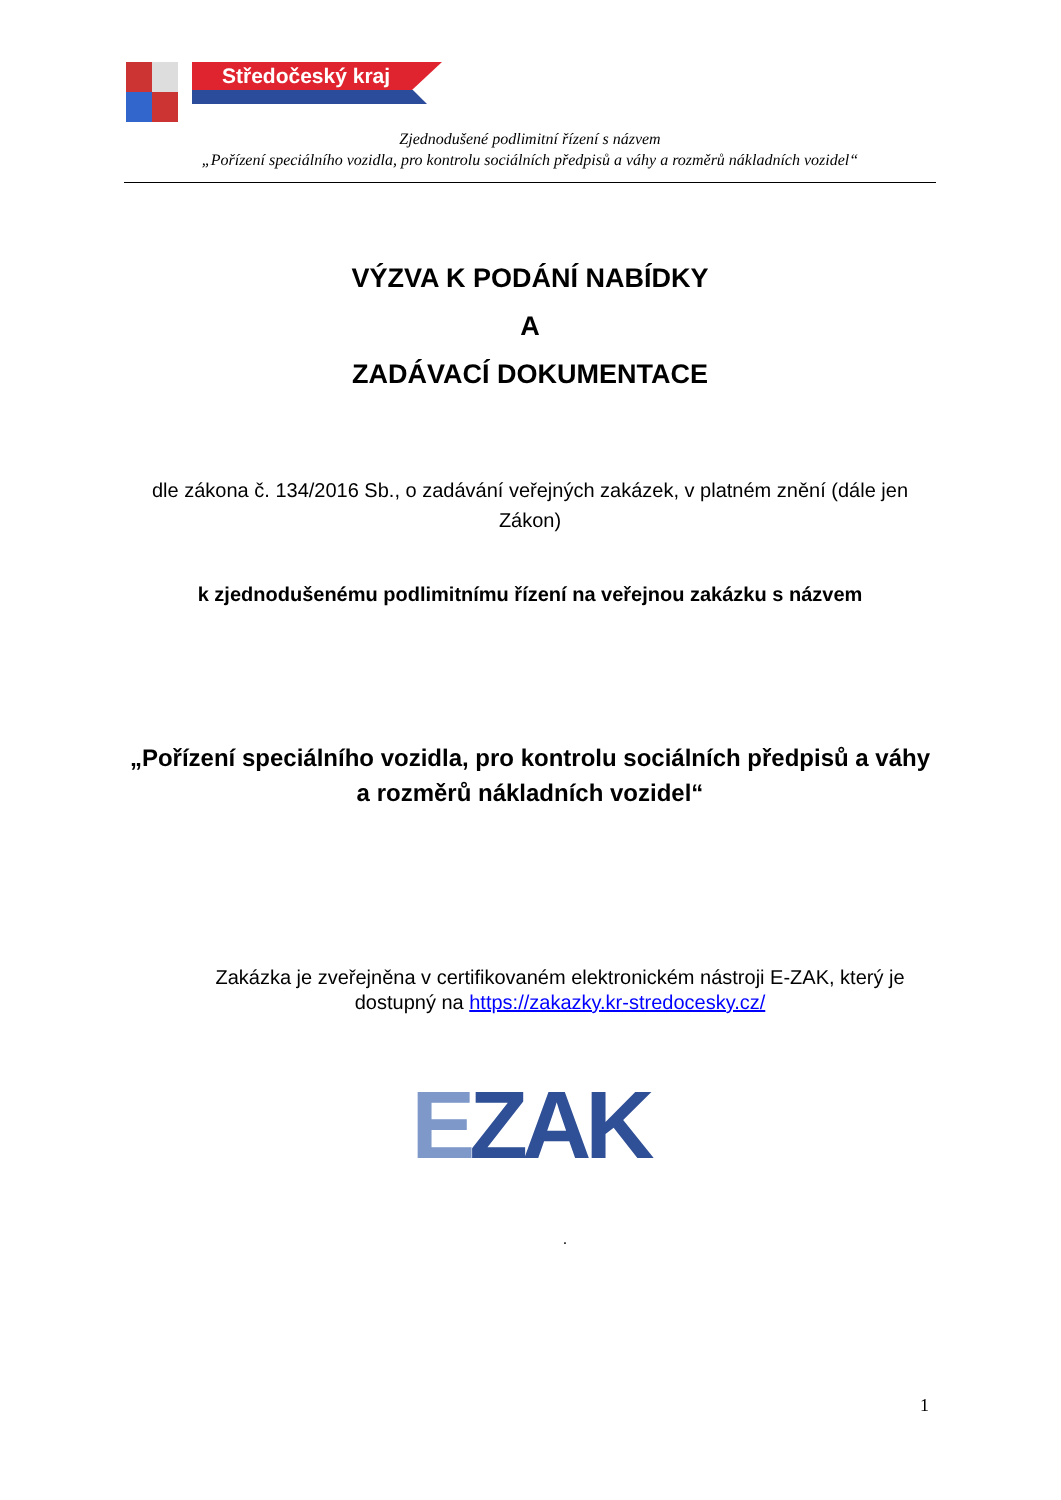Středočeský kraj
Zjednodušené podlimitní řízení s názvem
„Pořízení speciálního vozidla, pro kontrolu sociálních předpisů a váhy a rozměrů nákladních vozidel“
VÝZVA K PODÁNÍ NABÍDKY
A
ZADÁVACÍ DOKUMENTACE
dle zákona č. 134/2016 Sb., o zadávání veřejných zakázek, v platném znění (dále jen Zákon)
k zjednodušenému podlimitnímu řízení na veřejnou zakázku s názvem
„Pořízení speciálního vozidla, pro kontrolu sociálních předpisů a váhy a rozměrů nákladních vozidel“
Zakázka je zveřejněna v certifikovaném elektronickém nástroji E-ZAK, který je dostupný na https://zakazky.kr-stredocesky.cz/
EZAK
.
1